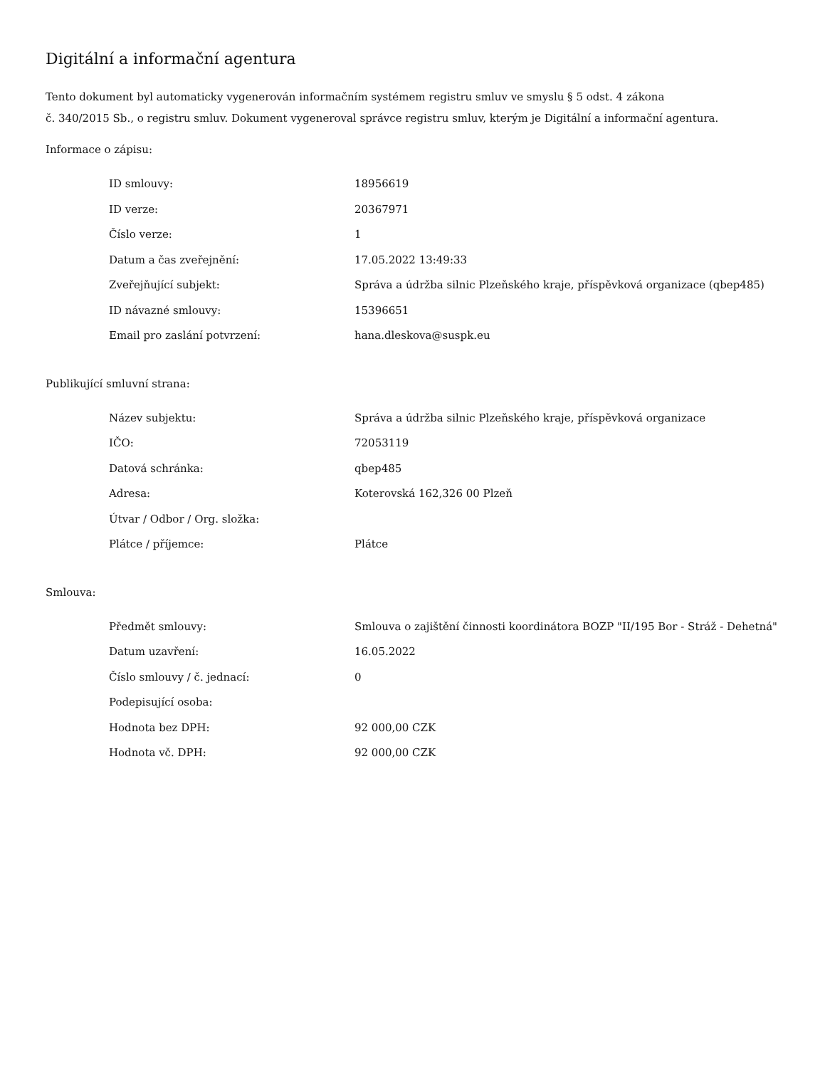Digitální a informační agentura
Tento dokument byl automaticky vygenerován informačním systémem registru smluv ve smyslu § 5 odst. 4 zákona
č. 340/2015 Sb., o registru smluv. Dokument vygeneroval správce registru smluv, kterým je Digitální a informační agentura.
Informace o zápisu:
| ID smlouvy: | 18956619 |
| ID verze: | 20367971 |
| Číslo verze: | 1 |
| Datum a čas zveřejnění: | 17.05.2022 13:49:33 |
| Zveřejňující subjekt: | Správa a údržba silnic Plzeňského kraje, příspěvková organizace (qbep485) |
| ID návazné smlouvy: | 15396651 |
| Email pro zaslání potvrzení: | hana.dleskova@suspk.eu |
Publikující smluvní strana:
| Název subjektu: | Správa a údržba silnic Plzeňského kraje, příspěvková organizace |
| IČO: | 72053119 |
| Datová schránka: | qbep485 |
| Adresa: | Koterovská 162,326 00 Plzeň |
| Útvar / Odbor / Org. složka: | |
| Plátce / příjemce: | Plátce |
Smlouva:
| Předmět smlouvy: | Smlouva o zajištění činnosti koordinátora BOZP "II/195 Bor - Stráž - Dehetná" |
| Datum uzavření: | 16.05.2022 |
| Číslo smlouvy / č. jednací: | 0 |
| Podepisující osoba: | |
| Hodnota bez DPH: | 92 000,00 CZK |
| Hodnota vč. DPH: | 92 000,00 CZK |